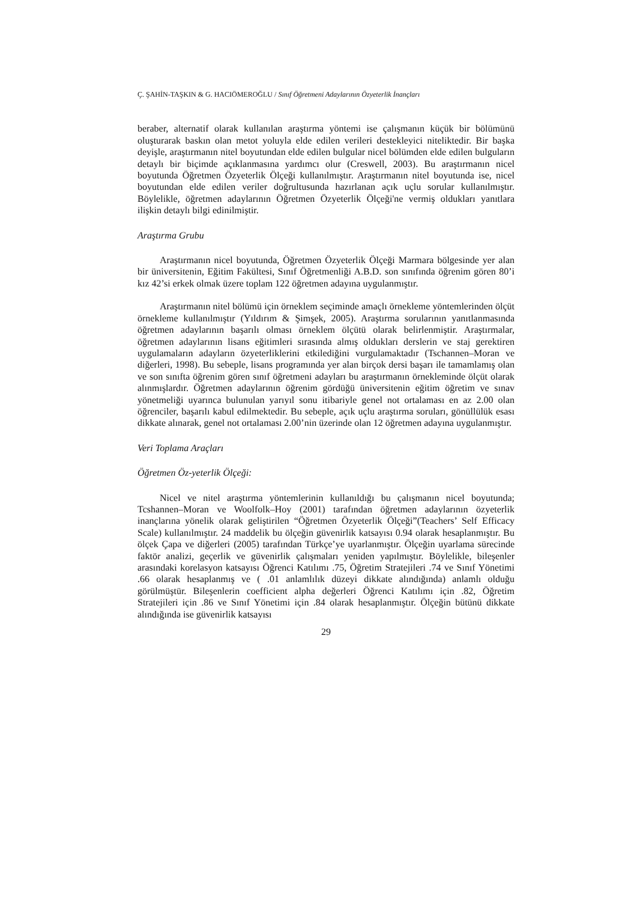Ç. ŞAHİN-TAŞKIN & G. HACIÖMEROĞLU / Sınıf Öğretmeni Adaylarının Özyeterlik İnançları
beraber, alternatif olarak kullanılan araştırma yöntemi ise çalışmanın küçük bir bölümünü oluşturarak baskın olan metot yoluyla elde edilen verileri destekleyici niteliktedir. Bir başka deyişle, araştırmanın nitel boyutundan elde edilen bulgular nicel bölümden elde edilen bulguların detaylı bir biçimde açıklanmasına yardımcı olur (Creswell, 2003). Bu araştırmanın nicel boyutunda Öğretmen Özyeterlik Ölçeği kullanılmıştır. Araştırmanın nitel boyutunda ise, nicel boyutundan elde edilen veriler doğrultusunda hazırlanan açık uçlu sorular kullanılmıştır. Böylelikle, öğretmen adaylarının Öğretmen Özyeterlik Ölçeği'ne vermiş oldukları yanıtlara ilişkin detaylı bilgi edinilmiştir.
Araştırma Grubu
Araştırmanın nicel boyutunda, Öğretmen Özyeterlik Ölçeği Marmara bölgesinde yer alan bir üniversitenin, Eğitim Fakültesi, Sınıf Öğretmenliği A.B.D. son sınıfında öğrenim gören 80’i kız 42’si erkek olmak üzere toplam 122 öğretmen adayına uygulanmıştır.
Araştırmanın nitel bölümü için örneklem seçiminde amaçlı örnekleme yöntemlerinden ölçüt örnekleme kullanılmıştır (Yıldırım & Şimşek, 2005). Araştırma sorularının yanıtlanmasında öğretmen adaylarının başarılı olması örneklem ölçütü olarak belirlenmiştir. Araştırmalar, öğretmen adaylarının lisans eğitimleri sırasında almış oldukları derslerin ve staj gerektiren uygulamaların adayların özyeterliklerini etkilediğini vurgulamaktadır (Tschannen–Moran ve diğerleri, 1998). Bu sebeple, lisans programında yer alan birçok dersi başarı ile tamamlamış olan ve son sınıfta öğrenim gören sınıf öğretmeni adayları bu araştırmanın örnekleminde ölçüt olarak alınmışlardır. Öğretmen adaylarının öğrenim gördüğü üniversitenin eğitim öğretim ve sınav yönetmeliği uyarınca bulunulan yarıyıl sonu itibariyle genel not ortalaması en az 2.00 olan öğrenciler, başarılı kabul edilmektedir. Bu sebeple, açık uçlu araştırma soruları, gönüllülük esası dikkate alınarak, genel not ortalaması 2.00’nin üzerinde olan 12 öğretmen adayına uygulanmıştır.
Veri Toplama Araçları
Öğretmen Öz-yeterlik Ölçeği:
Nicel ve nitel araştırma yöntemlerinin kullanıldığı bu çalışmanın nicel boyutunda; Tcshannen–Moran ve Woolfolk–Hoy (2001) tarafından öğretmen adaylarının özyeterlik inançlarına yönelik olarak geliştirilen “Öğretmen Özyeterlik Ölçeği”(Teachers’ Self Efficacy Scale) kullanılmıştır. 24 maddelik bu ölçeğin güvenirlik katsayısı 0.94 olarak hesaplanmıştır. Bu ölçek Çapa ve diğerleri (2005) tarafından Türkçe’ye uyarlanmıştır. Ölçeğin uyarlama sürecinde faktör analizi, geçerlik ve güvenirlik çalışmaları yeniden yapılmıştır. Böylelikle, bileşenler arasındaki korelasyon katsayısı Öğrenci Katılımı .75, Öğretim Stratejileri .74 ve Sınıf Yönetimi .66 olarak hesaplanmış ve ( .01 anlamlılık düzeyi dikkate alındığında) anlamlı olduğu görülmüştür. Bileşenlerin coefficient alpha değerleri Öğrenci Katılımı için .82, Öğretim Stratejileri için .86 ve Sınıf Yönetimi için .84 olarak hesaplanmıştır. Ölçeğin bütünü dikkate alındığında ise güvenirlik katsayısı
29